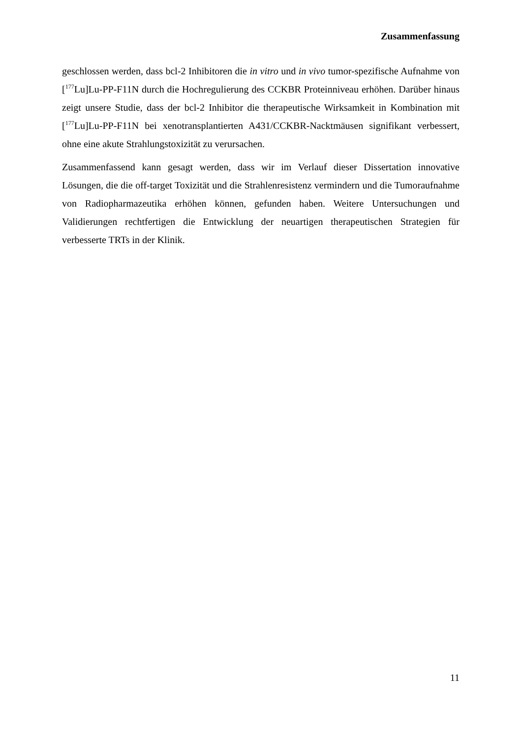Zusammenfassung
geschlossen werden, dass bcl-2 Inhibitoren die in vitro und in vivo tumor-spezifische Aufnahme von [<sup>177</sup>Lu]Lu-PP-F11N durch die Hochregulierung des CCKBR Proteinniveau erhöhen. Darüber hinaus zeigt unsere Studie, dass der bcl-2 Inhibitor die therapeutische Wirksamkeit in Kombination mit [<sup>177</sup>Lu]Lu-PP-F11N bei xenotransplantierten A431/CCKBR-Nacktmäusen signifikant verbessert, ohne eine akute Strahlungstoxizität zu verursachen.
Zusammenfassend kann gesagt werden, dass wir im Verlauf dieser Dissertation innovative Lösungen, die die off-target Toxizität und die Strahlenresistenz vermindern und die Tumoraufnahme von Radiopharmazeutika erhöhen können, gefunden haben. Weitere Untersuchungen und Validierungen rechtfertigen die Entwicklung der neuartigen therapeutischen Strategien für verbesserte TRTs in der Klinik.
11